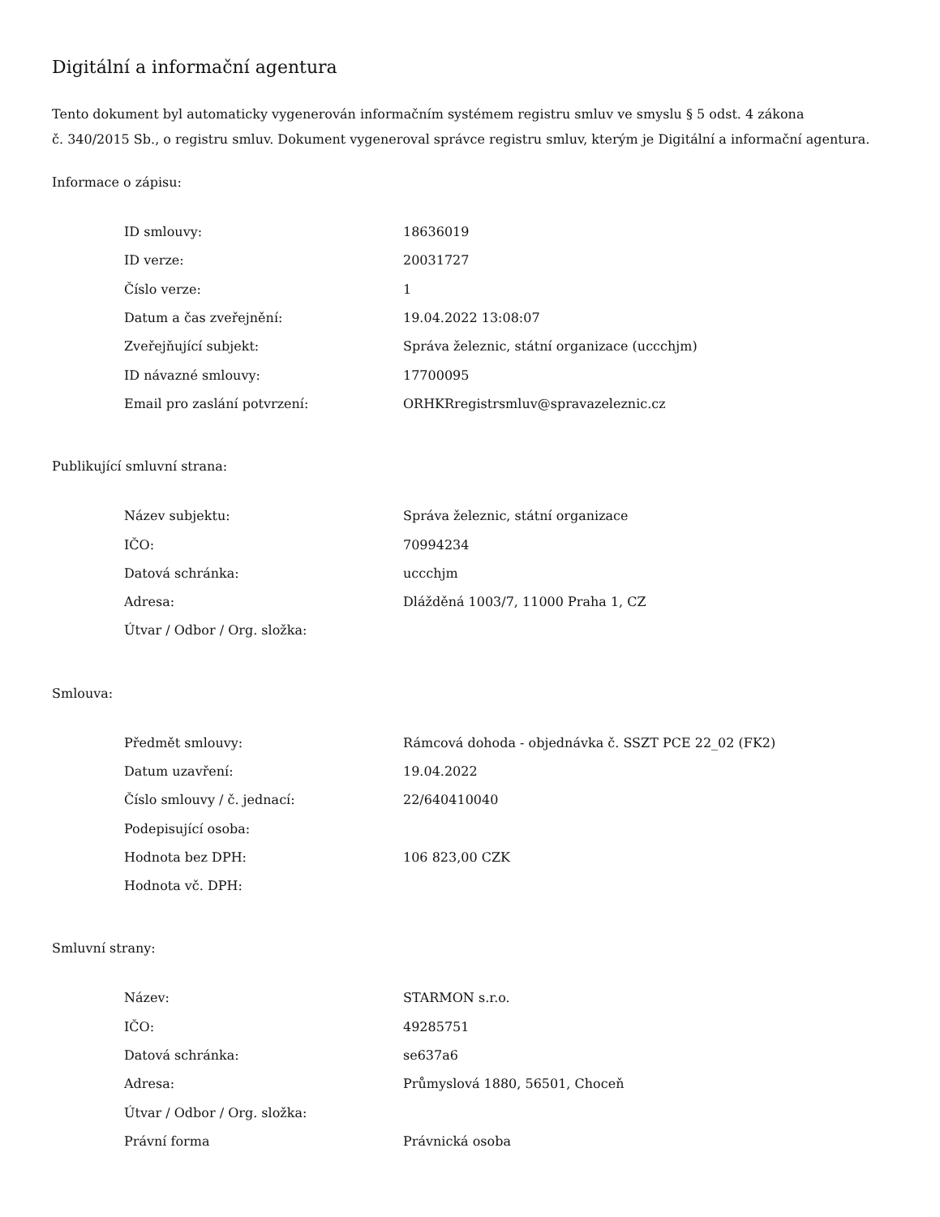Digitální a informační agentura
Tento dokument byl automaticky vygenerován informačním systémem registru smluv ve smyslu § 5 odst. 4 zákona
č. 340/2015 Sb., o registru smluv. Dokument vygeneroval správce registru smluv, kterým je Digitální a informační agentura.
Informace o zápisu:
| ID smlouvy: | 18636019 |
| ID verze: | 20031727 |
| Číslo verze: | 1 |
| Datum a čas zveřejnění: | 19.04.2022 13:08:07 |
| Zveřejňující subjekt: | Správa železnic, státní organizace (uccchjm) |
| ID návazné smlouvy: | 17700095 |
| Email pro zaslání potvrzení: | ORHKRregistrsmluv@spravazeleznic.cz |
Publikující smluvní strana:
| Název subjektu: | Správa železnic, státní organizace |
| IČO: | 70994234 |
| Datová schránka: | uccchjm |
| Adresa: | Dlážděná 1003/7, 11000 Praha 1, CZ |
| Útvar / Odbor / Org. složka: | |
Smlouva:
| Předmět smlouvy: | Rámcová dohoda - objednávka č. SSZT PCE 22_02 (FK2) |
| Datum uzavření: | 19.04.2022 |
| Číslo smlouvy / č. jednací: | 22/640410040 |
| Podepisující osoba: | |
| Hodnota bez DPH: | 106 823,00 CZK |
| Hodnota vč. DPH: | |
Smluvní strany:
| Název: | STARMON s.r.o. |
| IČO: | 49285751 |
| Datová schránka: | se637a6 |
| Adresa: | Průmyslová 1880, 56501, Choceň |
| Útvar / Odbor / Org. složka: | |
| Právní forma | Právnická osoba |